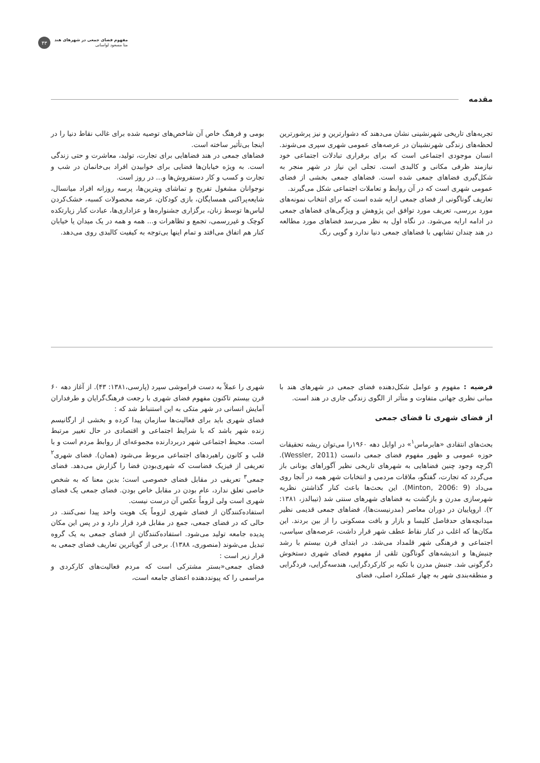۴۳
مفهوم فضای جمعی در شهرهای هند
منا مسعود لواسانی
مقدمه
تجربه‌های تاریخی شهرنشینی نشان می‌دهند که دشوارترین و نیز پرشورترین لحظه‌های زندگی شهرنشینان در عرصه‌های عمومی شهری سپری می‌شوند. انسان موجودی اجتماعی است که برای برقراری تبادلات اجتماعی خود نیازمند ظرفی مکانی و کالبدی است. تجلی این نیاز در شهر منجر به شکل‌گیری فضاهای جمعی شده است. فضاهای جمعی بخشی از فضای عمومی شهری است که در آن روابط و تعاملات اجتماعی شکل می‌گیرند.
تعاریف گوناگونی از فضای جمعی ارایه شده است که برای انتخاب نمونه‌های مورد بررسی، تعریف مورد توافق این پژوهش و ویژگی‌های فضاهای جمعی در ادامه ارایه می‌شود. در نگاه اول به نظر می‌رسد فضاهای مورد مطالعه در هند چندان تشابهی با فضاهای جمعی دنیا ندارد و گویی رنگ
بومی و فرهنگ خاص آن شاخص‌های توصیه شده برای غالب نقاط دنیا را در اینجا بی‌تأثیر ساخته است.
فضاهای جمعی در هند فضاهایی برای تجارت، تولید، معاشرت و حتی زندگی است. به ویژه خیابان‌ها فضایی برای خوابیدن افراد بی‌خانمان در شب و تجارت و کسب و کار دستفروش‌ها و... در روز است.
نوجوانان مشغول تفریح و تماشای ویترین‌ها، پرسه روزانه افراد میانسال، شایعه‌پراکنی همسایگان، بازی کودکان، عرضه محصولات کسبه، خشک‌کردن لباس‌ها توسط زنان، برگزاری جشنواره‌ها و عزاداری‌ها، عبادت کنار زیارتکده کوچک و غیررسمی، تجمع و تظاهرات و... همه و همه در یک میدان یا خیابان کنار هم اتفاق می‌افتد و تمام اینها بی‌توجه به کیفیت کالبدی روی می‌دهد.
فرضیه : مفهوم و عوامل شکل‌دهنده فضای جمعی در شهرهای هند با مبانی نظری جهانی متفاوت و متأثر از الگوی زندگی جاری در هند است.
از فضای شهری تا فضای جمعی
بحث‌های انتقادی «هابرماس<sup>۱</sup>» در اوایل دهه ۱۹۶۰را می‌توان ریشه تحقیقات حوزه عمومی و ظهور مفهوم فضای جمعی دانست (Wessler, 2011). اگرچه وجود چنین فضاهایی به شهرهای تاریخی نظیر آگوراهای یونانی باز می‌گردد که تجارت، گفتگو، ملاقات مردمی و انتخابات شهر همه در آنجا روی می‌داد (Minton, 2006: 9). این بحث‌ها باعث کنار گذاشتن نظریه شهرسازی مدرن و بازگشت به فضاهای شهرهای سنتی شد (تیبالدز، ۱۳۸۱: ۲). اروپاییان در دوران معاصر (مدرنیست‌ها)، فضاهای جمعی قدیمی نظیر میدانچه‌های حدفاصل کلیسا و بازار و بافت مسکونی را از بین بردند. این مکان‌ها که اغلب در کنار نقاط عطف شهر قرار داشت، عرصه‌های سیاسی، اجتماعی و فرهنگی شهر قلمداد می‌شد. در ابتدای قرن بیستم با رشد جنبش‌ها و اندیشه‌های گوناگون تلقی از مفهوم فضای شهری دستخوش دگرگونی شد. جنبش مدرن با تکیه بر کارکردگرایی، هندسه‌گرایی، فردگرایی و منطقه‌بندی شهر به چهار عملکرد اصلی، فضای
شهری را عملاً به دست فراموشی سپرد (پارسی،۱۳۸۱: ۴۳). از آغاز دهه ۶۰ قرن بیستم تاکنون مفهوم فضای شهری با رجعت فرهنگ‌گرایان و طرفداران آمایش انسانی در شهر متکی به این استنباط شد که :
فضای شهری باید برای فعالیت‌ها سازمان پیدا کرده و بخشی از ارگانیسم زنده شهر باشد که با شرایط اجتماعی و اقتصادی در حال تغییر مرتبط است. محیط اجتماعی شهر دربردارنده مجموعه‌ای از روابط مردم است و با قلب و کانون راهبردهای اجتماعی مربوط می‌شود (همان). فضای شهری<sup>۲</sup> تعریفی از فیزیک فضاست که شهری‌بودن فضا را گزارش می‌دهد. فضای جمعی<sup>۳</sup> تعریفی در مقابل فضای خصوصی است؛ بدین معنا که به شخص خاصی تعلق ندارد، عام بودن در مقابل خاص بودن. فضای جمعی یک فضای شهری است ولی لزوماً عکس آن درست نیست.
استفاده‌کنندگان از فضای شهری لزوماً یک هویت واحد پیدا نمی‌کنند. در حالی که در فضای جمعی، جمع در مقابل فرد قرار دارد و در پس این مکان پدیده جامعه تولید می‌شود. استفاده‌کنندگان از فضای جمعی به یک گروه تبدیل می‌شوند (منصوری، ۱۳۸۸). برخی از گویاترین تعاریف فضای جمعی به قرار زیر است :
فضای جمعی«بستر مشترکی است که مردم فعالیت‌های کارکردی و مراسمی را که پیونددهنده اعضای جامعه است،